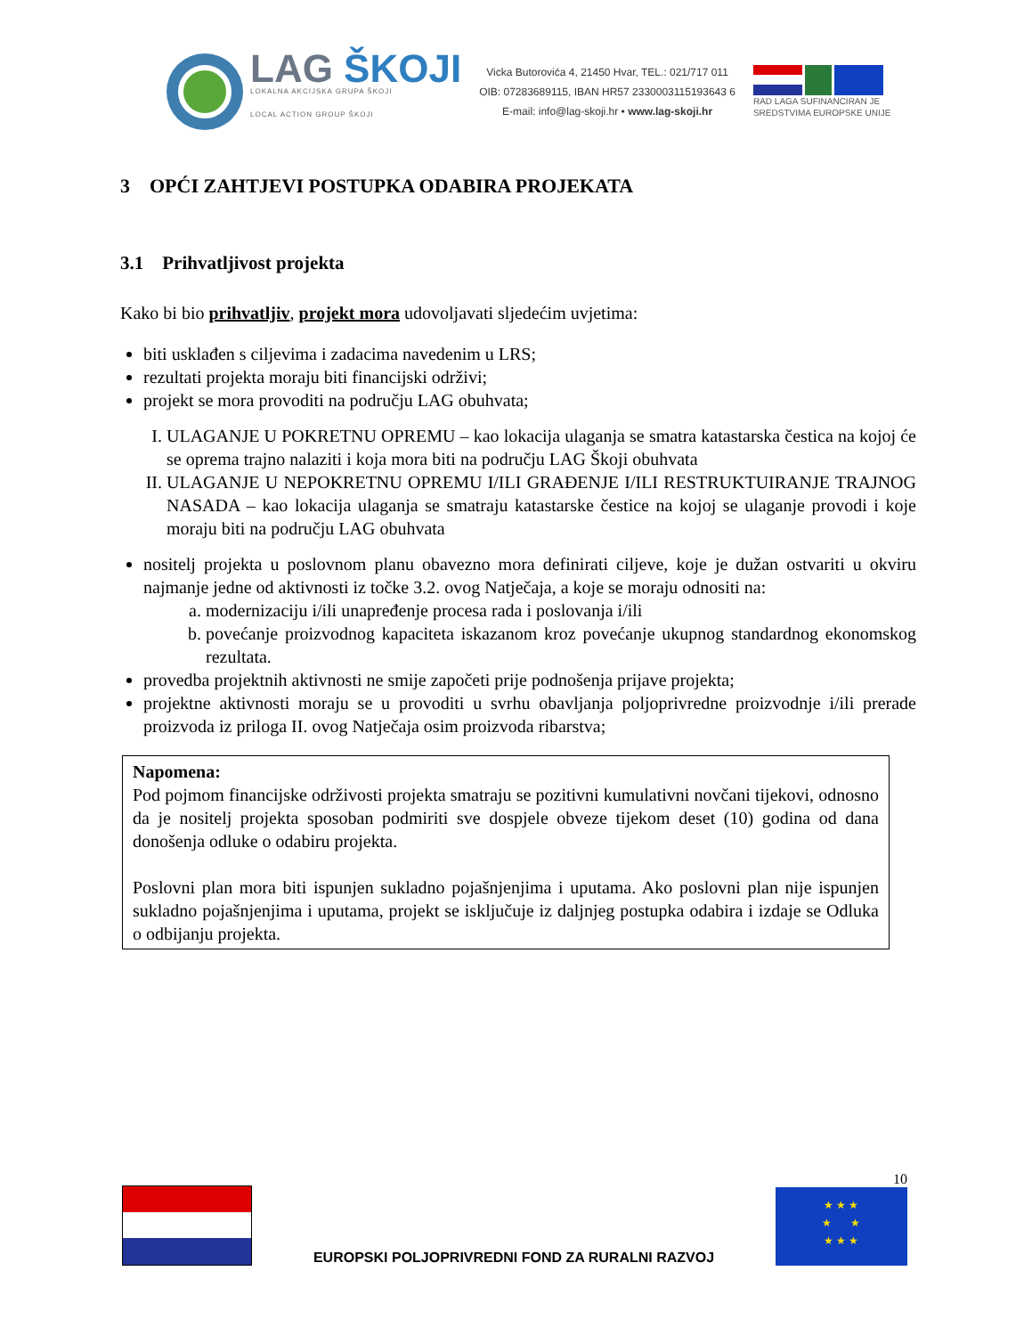LAG ŠKOJI
LOKALNA AKCIJSKA GRUPA ŠKOJI
LOCAL ACTION GROUP ŠKOJI
Vicka Butorovića 4, 21450 Hvar, TEL.: 021/717 011
OIB: 07283689115, IBAN HR57 2330003115193643 6
E-mail: info@lag-skoji.hr • www.lag-skoji.hr
RAD LAGA SUFINANCIRAN JE
SREDSTVIMA EUROPSKE UNIJE
3 OPĆI ZAHTJEVI POSTUPKA ODABIRA PROJEKATA
3.1 Prihvatljivost projekta
Kako bi bio prihvatljiv, projekt mora udovoljavati sljedećim uvjetima:
biti usklađen s ciljevima i zadacima navedenim u LRS;
rezultati projekta moraju biti financijski održivi;
projekt se mora provoditi na području LAG obuhvata;
I. ULAGANJE U POKRETNU OPREMU – kao lokacija ulaganja se smatra katastarska čestica na kojoj će se oprema trajno nalaziti i koja mora biti na području LAG Škoji obuhvata
II. ULAGANJE U NEPOKRETNU OPREMU I/ILI GRAĐENJE I/ILI RESTRUKTUIRANJE TRAJNOG NASADA – kao lokacija ulaganja se smatraju katastarske čestice na kojoj se ulaganje provodi i koje moraju biti na području LAG obuhvata
nositelj projekta u poslovnom planu obavezno mora definirati ciljeve, koje je dužan ostvariti u okviru najmanje jedne od aktivnosti iz točke 3.2. ovog Natječaja, a koje se moraju odnositi na:
a. modernizaciju i/ili unapređenje procesa rada i poslovanja i/ili
b. povećanje proizvodnog kapaciteta iskazanom kroz povećanje ukupnog standardnog ekonomskog rezultata.
provedba projektnih aktivnosti ne smije započeti prije podnošenja prijave projekta;
projektne aktivnosti moraju se u provoditi u svrhu obavljanja poljoprivredne proizvodnje i/ili prerade proizvoda iz priloga II. ovog Natječaja osim proizvoda ribarstva;
Napomena:
Pod pojmom financijske održivosti projekta smatraju se pozitivni kumulativni novčani tijekovi, odnosno da je nositelj projekta sposoban podmiriti sve dospjele obveze tijekom deset (10) godina od dana donošenja odluke o odabiru projekta.
Poslovni plan mora biti ispunjen sukladno pojašnjenjima i uputama. Ako poslovni plan nije ispunjen sukladno pojašnjenjima i uputama, projekt se isključuje iz daljnjeg postupka odabira i izdaje se Odluka o odbijanju projekta.
EUROPSKI POLJOPRIVREDNI FOND ZA RURALNI RAZVOJ
10
★ ★ ★
★ ★
★ ★ ★